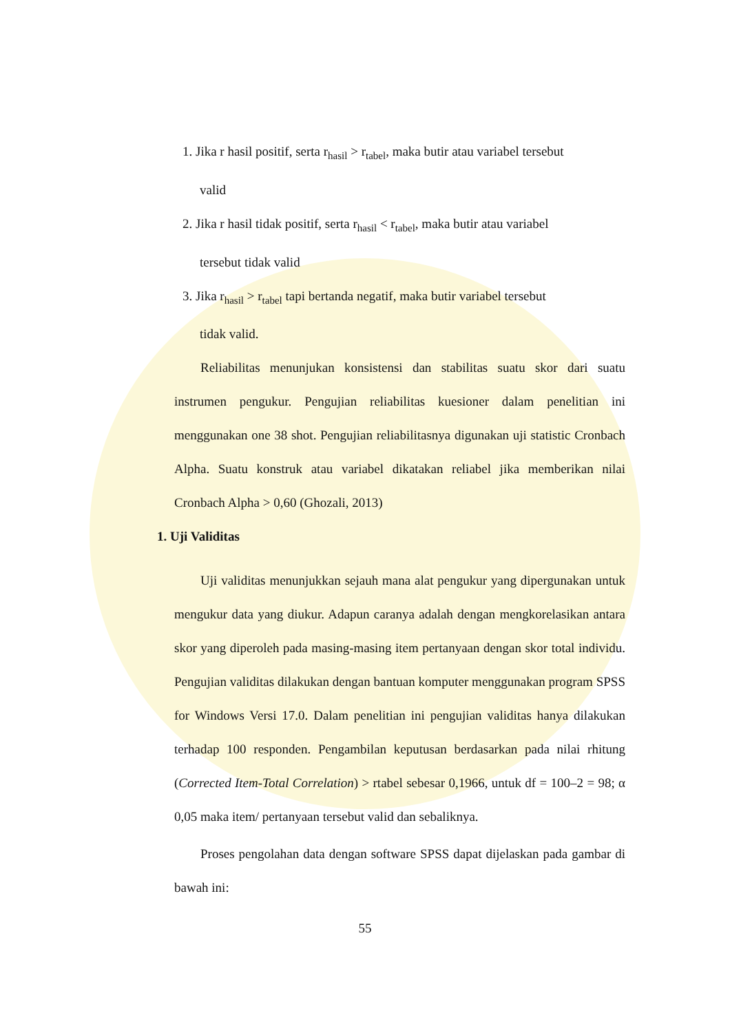1. Jika r hasil positif, serta r<sub>hasil</sub> > r<sub>tabel</sub>, maka butir atau variabel tersebut
valid
2. Jika r hasil tidak positif, serta r<sub>hasil</sub> < r<sub>tabel</sub>, maka butir atau variabel
tersebut tidak valid
3. Jika r<sub>hasil</sub> > r<sub>tabel</sub> tapi bertanda negatif, maka butir variabel tersebut
tidak valid.
Reliabilitas menunjukan konsistensi dan stabilitas suatu skor dari suatu instrumen pengukur. Pengujian reliabilitas kuesioner dalam penelitian ini menggunakan one 38 shot. Pengujian reliabilitasnya digunakan uji statistic Cronbach Alpha. Suatu konstruk atau variabel dikatakan reliabel jika memberikan nilai Cronbach Alpha > 0,60 (Ghozali, 2013)
1. Uji Validitas
Uji validitas menunjukkan sejauh mana alat pengukur yang dipergunakan untuk mengukur data yang diukur. Adapun caranya adalah dengan mengkorelasikan antara skor yang diperoleh pada masing-masing item pertanyaan dengan skor total individu. Pengujian validitas dilakukan dengan bantuan komputer menggunakan program SPSS for Windows Versi 17.0. Dalam penelitian ini pengujian validitas hanya dilakukan terhadap 100 responden. Pengambilan keputusan berdasarkan pada nilai rhitung (Corrected Item-Total Correlation) > rtabel sebesar 0,1966, untuk df = 100–2 = 98; α 0,05 maka item/ pertanyaan tersebut valid dan sebaliknya.
Proses pengolahan data dengan software SPSS dapat dijelaskan pada gambar di bawah ini:
55